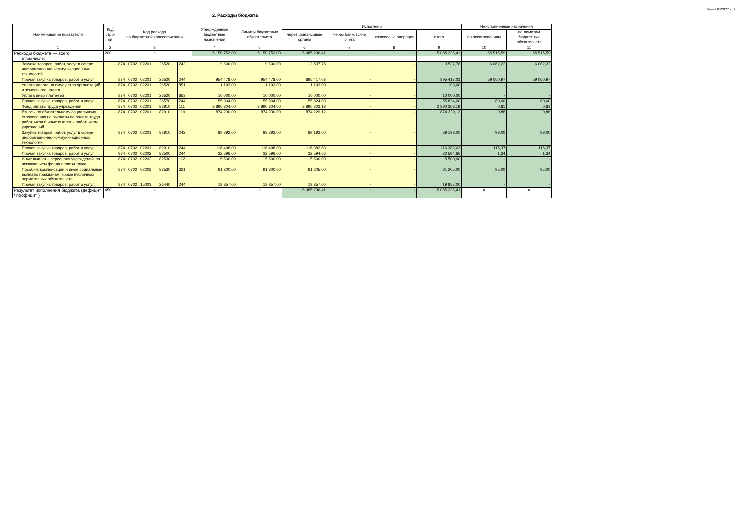2. Расходы бюджета
Форма 0503127, с. 2
| Наименование показателя | Код стро-ки | Код расхода по бюджетной классификации | | | | | Утвержденные бюджетные назначения | Лимиты бюджетных обязательств | Исполнено | | | | Неисполненные назначения | |
| --- | --- | --- | --- | --- | --- | --- | --- | --- | --- | --- | --- | --- | --- | --- |
| | | | | | | | | | через финансовые органы | через банковские счета | некассовые операции | итого | по ассигнованиям | по лимитам бюджетных обязательств |
| 1 | 2 | 3 | | | | | 4 | 5 | 6 | 7 | 8 | 9 | 10 | 11 |
| Расходы бюджета — всего | 200 | × | | | | | 5 150 752,00 | 5 150 752,00 | 5 085 236,41 | - | - | 5 085 236,41 | 65 515,59 | 65 515,59 |
| в том числе: | | | | | | | | | | | | | | |
| Закупка товаров, работ, услуг в сфере информационно-коммуникационных технологий | | 874 | 0702 | 02201 | 26520 | 242 | 9 600,00 | 9 600,00 | 3 537,78 | - | - | 3 537,78 | 6 062,22 | 6 062,22 |
| Прочая закупка товаров, работ и услуг | | 874 | 0702 | 02201 | 26520 | 244 | 954 478,00 | 954 478,00 | 895 417,03 | - | - | 895 417,03 | 59 060,97 | 59 060,97 |
| Уплата налога на имущество организаций и земельного налога | | 874 | 0702 | 02201 | 26520 | 851 | 1 193,00 | 1 193,00 | 1 193,00 | - | - | 1 193,00 | - | - |
| Уплата иных платежей | | 874 | 0702 | 02201 | 26520 | 853 | 10 000,00 | 10 000,00 | 10 000,00 | - | - | 10 000,00 | - | - |
| Прочая закупка товаров, работ и услуг | | 874 | 0702 | 02201 | 26570 | 244 | 55 904,00 | 55 904,00 | 55 824,00 | - | - | 55 824,00 | 80,00 | 80,00 |
| Фонд оплаты труда учреждений | | 874 | 0702 | 02201 | 82910 | 111 | 2 890 304,00 | 2 890 304,00 | 2 890 303,19 | - | - | 2 890 303,19 | 0,81 | 0,81 |
| Взносы по обязательному социальному страхованию на выплаты по оплате труда работников и иные выплаты работникам учреждений | | 874 | 0702 | 02201 | 82910 | 119 | 874 230,00 | 874 230,00 | 874 229,12 | - | - | 874 229,12 | 0,88 | 0,88 |
| Закупка товаров, работ, услуг в сфере информационно-коммуникационных технологий | | 874 | 0702 | 02201 | 82910 | 242 | 89 292,00 | 89 292,00 | 89 193,00 | - | - | 89 193,00 | 99,00 | 99,00 |
| Прочая закупка товаров, работ и услуг | | 874 | 0702 | 02201 | 82910 | 244 | 116 498,00 | 116 498,00 | 116 382,63 | - | - | 116 382,63 | 115,37 | 115,37 |
| Прочая закупка товаров, работ и услуг | | 874 | 0702 | 02202 | 82500 | 244 | 32 596,00 | 32 596,00 | 32 594,66 | - | - | 32 594,66 | 1,34 | 1,34 |
| Иные выплаты персоналу учреждений, за исключением фонда оплаты труда | | 874 | 0702 | 02202 | 82530 | 112 | 5 500,00 | 5 500,00 | 5 500,00 | - | - | 5 500,00 | - | - |
| Пособия, компенсации и иные социальные выплаты гражданам, кроме публичных нормативных обязательств | | 874 | 0702 | 02202 | 82530 | 321 | 91 300,00 | 91 300,00 | 91 205,00 | - | - | 91 205,00 | 95,00 | 95,00 |
| Прочая закупка товаров, работ и услуг | | 874 | 0702 | 15003 | 26440 | 244 | 19 857,00 | 19 857,00 | 19 857,00 | - | - | 19 857,00 | - | - |
| Результат исполнения бюджета (дефицит / профицит ) | 450 | × | | | | | × | × | -5 085 236,41 | - | - | -5 085 236,41 | × | × |